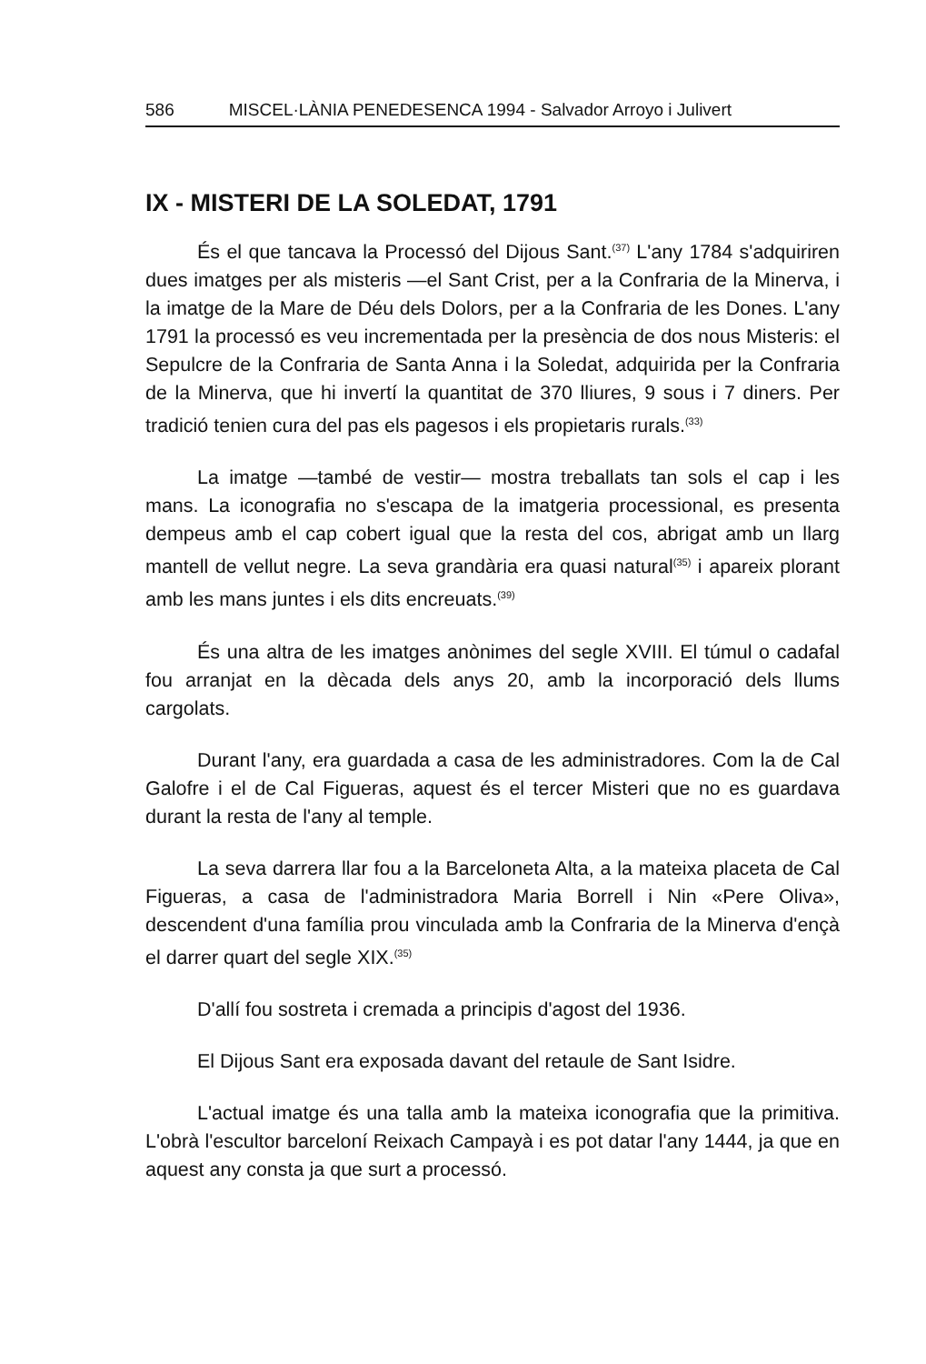586 MISCEL·LÀNIA PENEDESENCA 1994 - Salvador Arroyo i Julivert
IX - MISTERI DE LA SOLEDAT, 1791
És el que tancava la Processó del Dijous Sant.<sup>(37)</sup> L'any 1784 s'adquiriren dues imatges per als misteris —el Sant Crist, per a la Confraria de la Minerva, i la imatge de la Mare de Déu dels Dolors, per a la Confraria de les Dones. L'any 1791 la processó es veu incrementada per la presència de dos nous Misteris: el Sepulcre de la Confraria de Santa Anna i la Soledat, adquirida per la Confraria de la Minerva, que hi invertí la quantitat de 370 lliures, 9 sous i 7 diners. Per tradició tenien cura del pas els pagesos i els propietaris rurals.<sup>(33)</sup>
La imatge —també de vestir— mostra treballats tan sols el cap i les mans. La iconografia no s'escapa de la imatgeria processional, es presenta dempeus amb el cap cobert igual que la resta del cos, abrigat amb un llarg mantell de vellut negre. La seva grandària era quasi natural<sup>(35)</sup> i apareix plorant amb les mans juntes i els dits encreuats.<sup>(39)</sup>
És una altra de les imatges anònimes del segle XVIII. El túmul o cadafal fou arranjat en la dècada dels anys 20, amb la incorporació dels llums cargolats.
Durant l'any, era guardada a casa de les administradores. Com la de Cal Galofre i el de Cal Figueras, aquest és el tercer Misteri que no es guardava durant la resta de l'any al temple.
La seva darrera llar fou a la Barceloneta Alta, a la mateixa placeta de Cal Figueras, a casa de l'administradora Maria Borrell i Nin «Pere Oliva», descendent d'una família prou vinculada amb la Confraria de la Minerva d'ençà el darrer quart del segle XIX.<sup>(35)</sup>
D'allí fou sostreta i cremada a principis d'agost del 1936.
El Dijous Sant era exposada davant del retaule de Sant Isidre.
L'actual imatge és una talla amb la mateixa iconografia que la primitiva. L'obrà l'escultor barceloní Reixach Campayà i es pot datar l'any 1444, ja que en aquest any consta ja que surt a processó.